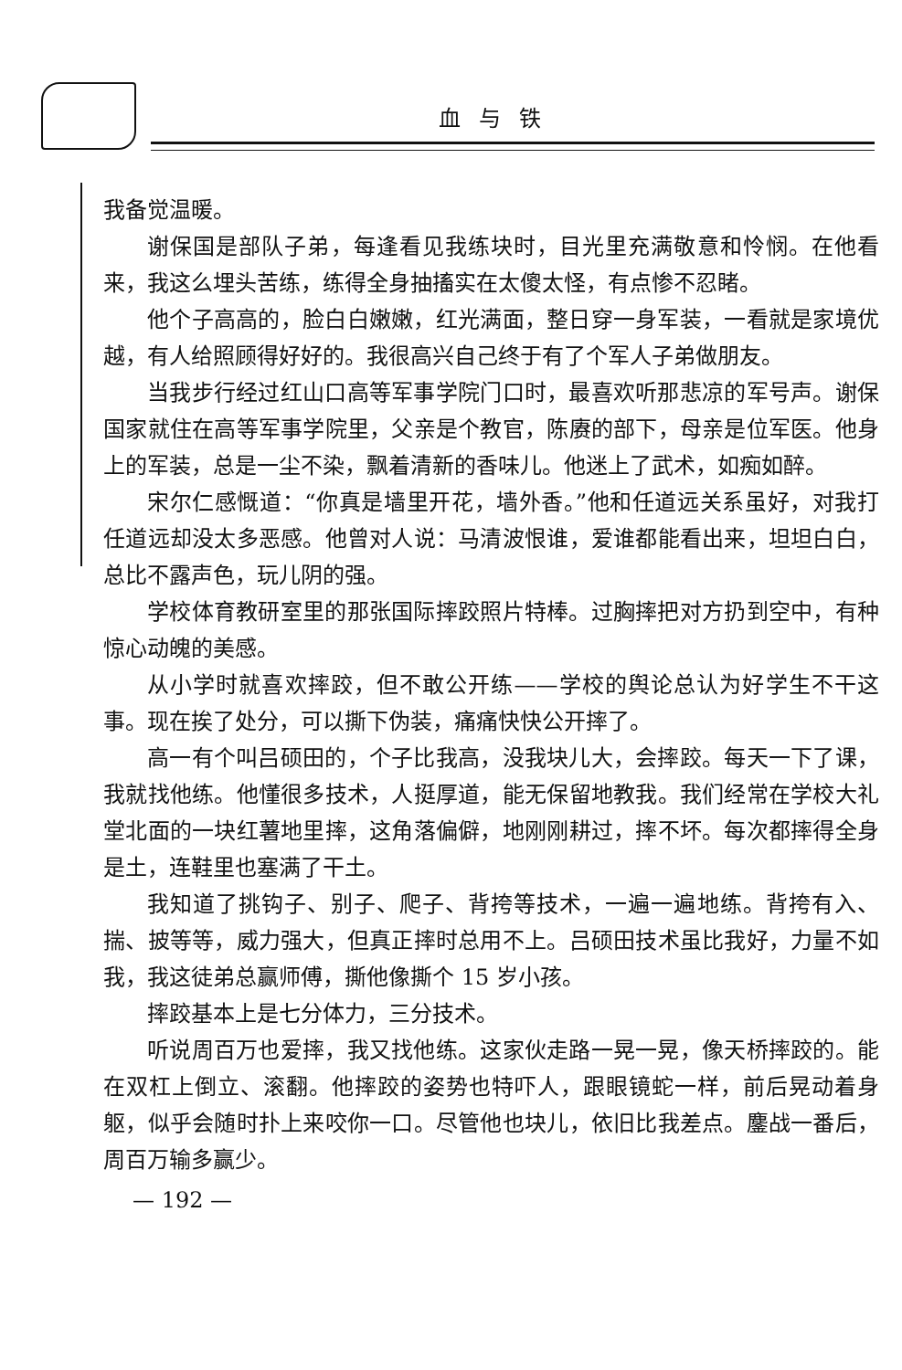血与铁
我备觉温暖。
谢保国是部队子弟，每逢看见我练块时，目光里充满敬意和怜悯。在他看来，我这么埋头苦练，练得全身抽搐实在太傻太怪，有点惨不忍睹。
他个子高高的，脸白白嫩嫩，红光满面，整日穿一身军装，一看就是家境优越，有人给照顾得好好的。我很高兴自己终于有了个军人子弟做朋友。
当我步行经过红山口高等军事学院门口时，最喜欢听那悲凉的军号声。谢保国家就住在高等军事学院里，父亲是个教官，陈赓的部下，母亲是位军医。他身上的军装，总是一尘不染，飘着清新的香味儿。他迷上了武术，如痴如醉。
宋尔仁感慨道：“你真是墙里开花，墙外香。”他和任道远关系虽好，对我打任道远却没太多恶感。他曾对人说：马清波恨谁，爱谁都能看出来，坦坦白白，总比不露声色，玩儿阴的强。
学校体育教研室里的那张国际摔跤照片特棒。过胸摔把对方扔到空中，有种惊心动魄的美感。
从小学时就喜欢摔跤，但不敢公开练——学校的舆论总认为好学生不干这事。现在挨了处分，可以撕下伪装，痛痛快快公开摔了。
高一有个叫吕硕田的，个子比我高，没我块儿大，会摔跤。每天一下了课，我就找他练。他懂很多技术，人挺厚道，能无保留地教我。我们经常在学校大礼堂北面的一块红薯地里摔，这角落偏僻，地刚刚耕过，摔不坏。每次都摔得全身是土，连鞋里也塞满了干土。
我知道了挑钩子、别子、爬子、背挎等技术，一遍一遍地练。背挎有入、揣、披等等，威力强大，但真正摔时总用不上。吕硕田技术虽比我好，力量不如我，我这徒弟总赢师傅，撕他像撕个 15 岁小孩。
摔跤基本上是七分体力，三分技术。
听说周百万也爱摔，我又找他练。这家伙走路一晃一晃，像天桥摔跤的。能在双杠上倒立、滚翻。他摔跤的姿势也特吓人，跟眼镜蛇一样，前后晃动着身躯，似乎会随时扑上来咬你一口。尽管他也块儿，依旧比我差点。鏖战一番后，周百万输多赢少。
— 192 —